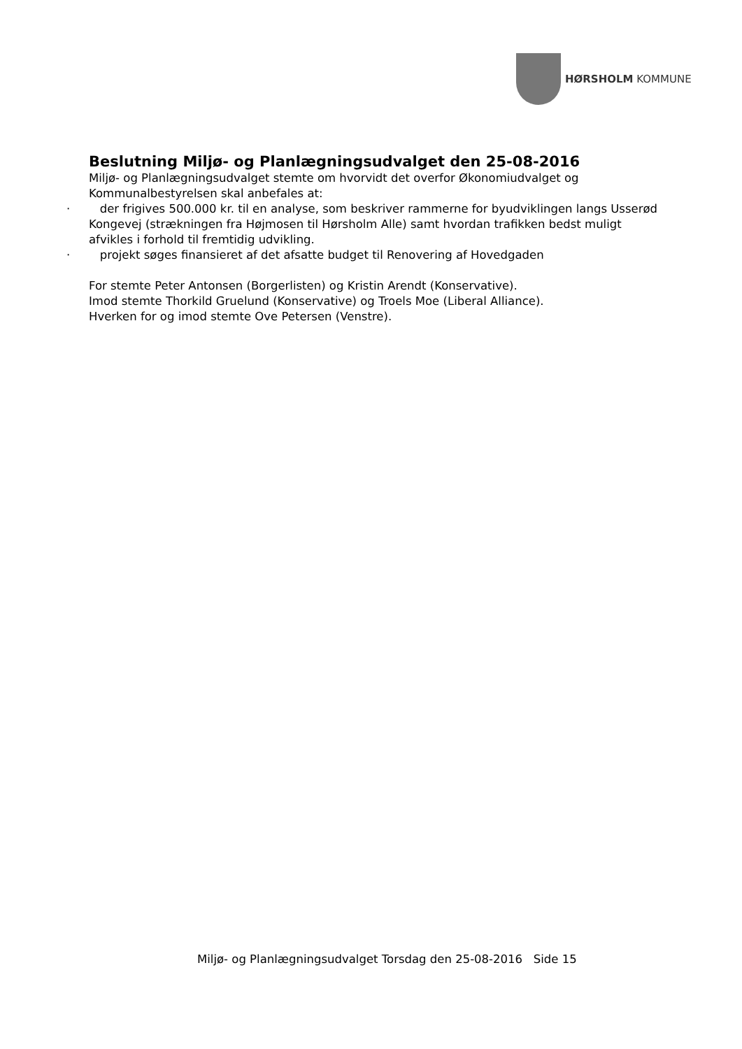HØRSHOLM KOMMUNE
Beslutning Miljø- og Planlægningsudvalget den 25-08-2016
Miljø- og Planlægningsudvalget stemte om hvorvidt det overfor Økonomiudvalget og Kommunalbestyrelsen skal anbefales at:
· der frigives 500.000 kr. til en analyse, som beskriver rammerne for byudviklingen langs Usserød Kongevej (strækningen fra Højmosen til Hørsholm Alle) samt hvordan trafikken bedst muligt afvikles i forhold til fremtidig udvikling.
· projekt søges finansieret af det afsatte budget til Renovering af Hovedgaden
For stemte Peter Antonsen (Borgerlisten) og Kristin Arendt (Konservative).
Imod stemte Thorkild Gruelund (Konservative) og Troels Moe (Liberal Alliance).
Hverken for og imod stemte Ove Petersen (Venstre).
Miljø- og Planlægningsudvalget Torsdag den 25-08-2016 Side 15